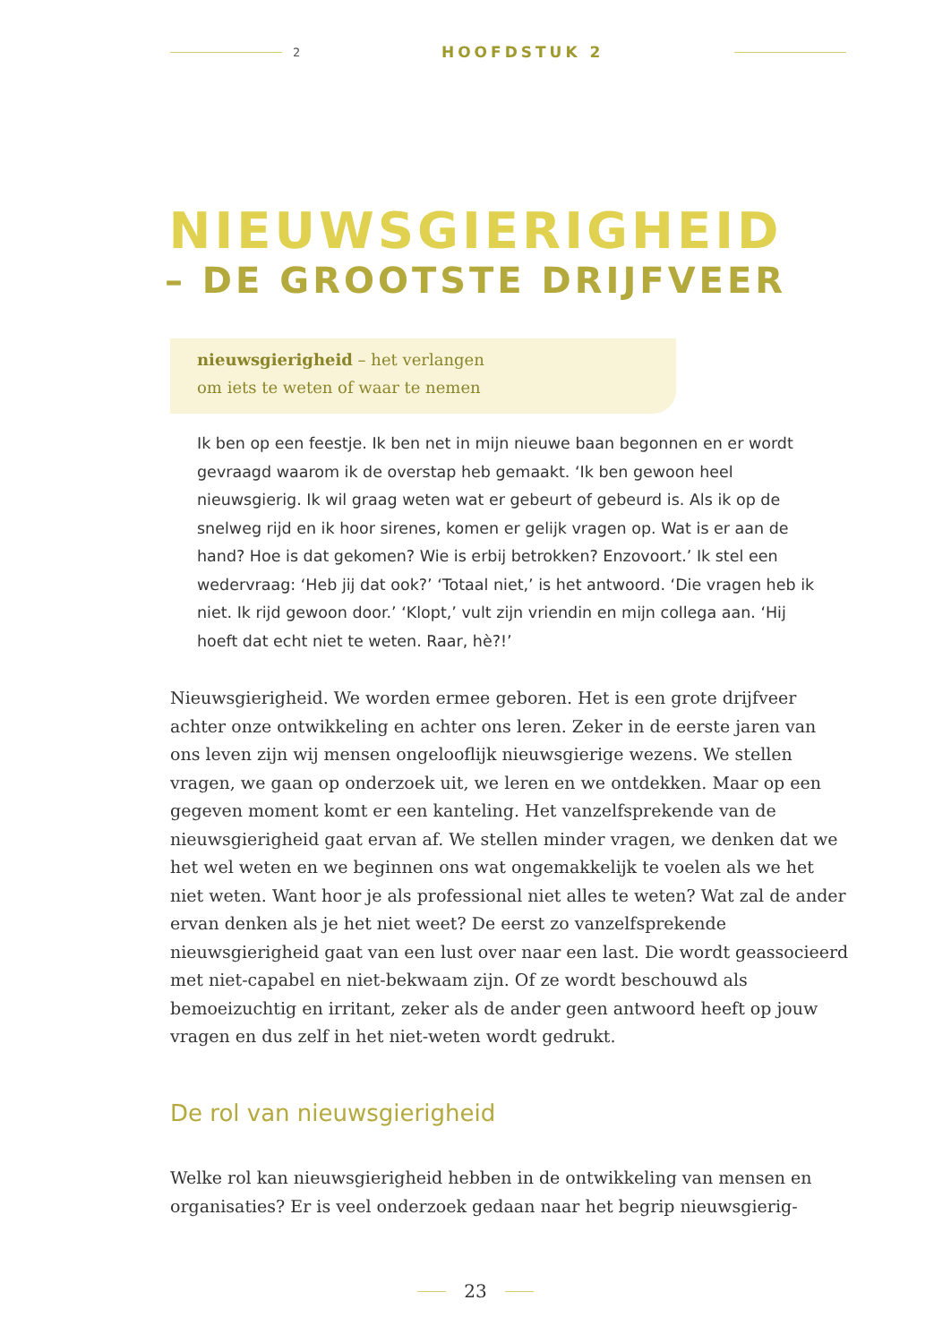2 HOOFDSTUK 2
NIEUWSGIERIGHEID
– DE GROOTSTE DRIJFVEER
nieuwsgierigheid – het verlangen
om iets te weten of waar te nemen
Ik ben op een feestje. Ik ben net in mijn nieuwe baan begonnen en er wordt gevraagd waarom ik de overstap heb gemaakt. ‘Ik ben gewoon heel nieuwsgierig. Ik wil graag weten wat er gebeurt of gebeurd is. Als ik op de snelweg rijd en ik hoor sirenes, komen er gelijk vragen op. Wat is er aan de hand? Hoe is dat gekomen? Wie is erbij betrokken? Enzovoort.’ Ik stel een wedervraag: ‘Heb jij dat ook?’ ‘Totaal niet,’ is het antwoord. ‘Die vragen heb ik niet. Ik rijd gewoon door.’ ‘Klopt,’ vult zijn vriendin en mijn collega aan. ‘Hij hoeft dat echt niet te weten. Raar, hè?!’
Nieuwsgierigheid. We worden ermee geboren. Het is een grote drijfveer achter onze ontwikkeling en achter ons leren. Zeker in de eerste jaren van ons leven zijn wij mensen ongelooflijk nieuwsgierige wezens. We stellen vragen, we gaan op onderzoek uit, we leren en we ontdekken. Maar op een gegeven moment komt er een kanteling. Het vanzelfsprekende van de nieuwsgierigheid gaat ervan af. We stellen minder vragen, we denken dat we het wel weten en we beginnen ons wat ongemakkelijk te voelen als we het niet weten. Want hoor je als professional niet alles te weten? Wat zal de ander ervan denken als je het niet weet? De eerst zo vanzelfsprekende nieuwsgierigheid gaat van een lust over naar een last. Die wordt geassocieerd met niet-capabel en niet-bekwaam zijn. Of ze wordt beschouwd als bemoeizuchtig en irritant, zeker als de ander geen antwoord heeft op jouw vragen en dus zelf in het niet-weten wordt gedrukt.
De rol van nieuwsgierigheid
Welke rol kan nieuwsgierigheid hebben in de ontwikkeling van mensen en organisaties? Er is veel onderzoek gedaan naar het begrip nieuwsgierig-
23